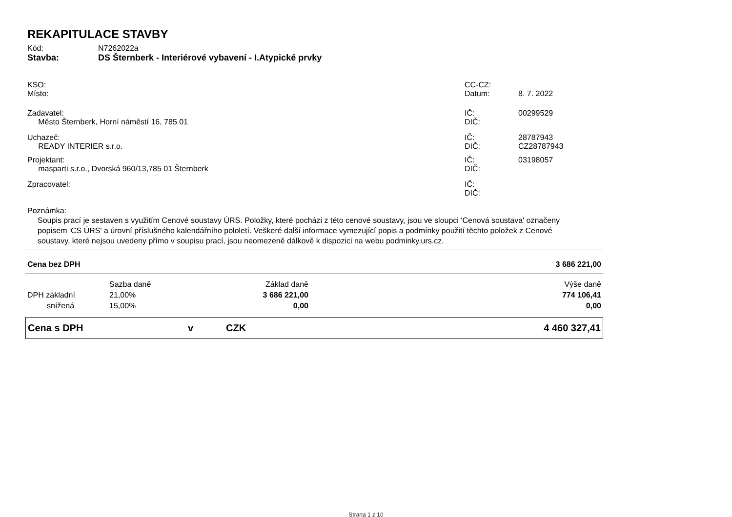REKAPITULACE STAVBY
Kód: N7262022a
Stavba: DS Šternberk - Interiérové vybavení - I.Atypické prvky
KSO:
Místo:
CC-CZ:
Datum:
8. 7. 2022
Zadavatel:
Město Šternberk, Horní náměstí 16, 785 01
IČ:
00299529
DIČ:
Uchazeč:
READY INTERIER s.r.o.
IČ:
28787943
DIČ:
CZ28787943
Projektant:
masparti s.r.o., Dvorská 960/13,785 01 Šternberk
IČ:
03198057
DIČ:
Zpracovatel: IČ:
DIČ:
Poznámka:
Soupis prací je sestaven s využitím Cenové soustavy ÚRS. Položky, které pocházi z této cenové soustavy, jsou ve sloupci 'Cenová soustava' označeny popisem 'CS ÚRS' a úrovní příslušného kalendářního pololetí. Veškeré další informace vymezující popis a podmínky použití těchto položek z Cenové soustavy, které nejsou uvedeny přímo v soupisu prací, jsou neomezeně dálkově k dispozici na webu podminky.urs.cz.
| Cena bez DPH | 3 686 221,00 |
| | Sazba daně | Základ daně | Výše daně |
| DPH základní | 21,00% | 3 686 221,00 | 774 106,41 |
| snížená | 15,00% | 0,00 | 0,00 |
| Cena s DPH | v | CZK | 4 460 327,41 |
Strana 1 z 10